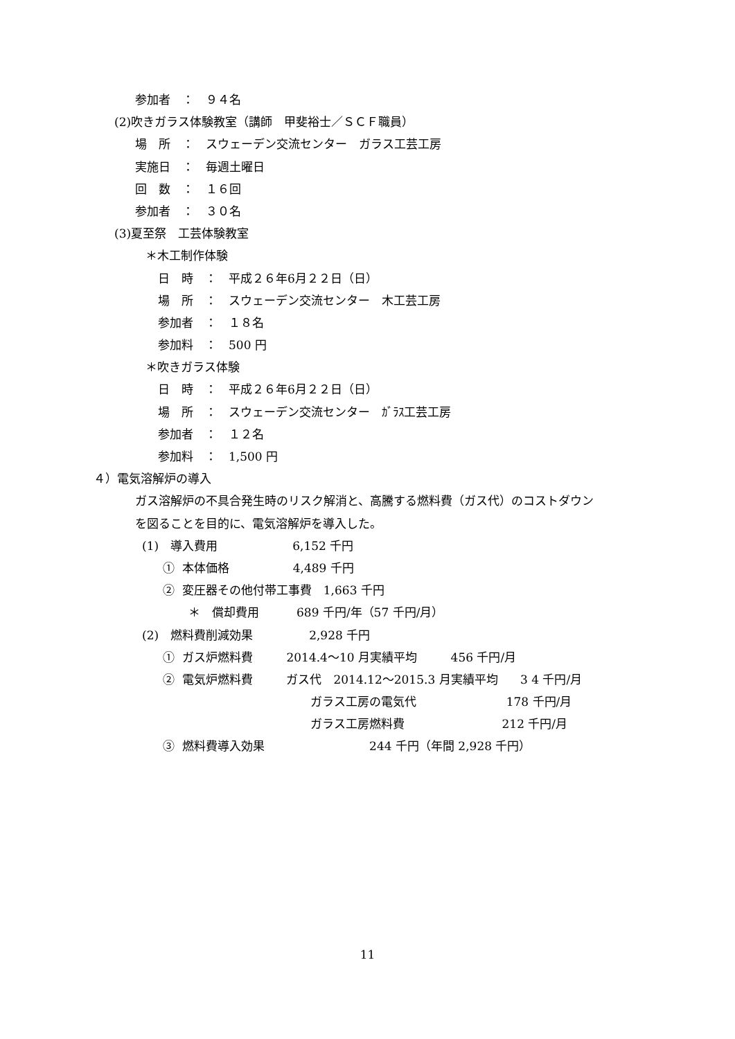参加者　：　９４名
(2)吹きガラス体験教室（講師　甲斐裕士／ＳＣＦ職員）
場　所　：　スウェーデン交流センター　ガラス工芸工房
実施日　：　毎週土曜日
回　数　：　１６回
参加者　：　３０名
(3)夏至祭　工芸体験教室
＊木工制作体験
日　時　：　平成２６年6月２２日（日）
場　所　：　スウェーデン交流センター　木工芸工房
参加者　：　１８名
参加料　：　500 円
＊吹きガラス体験
日　時　：　平成２６年6月２２日（日）
場　所　：　スウェーデン交流センター　ｶﾞﾗｽ工芸工房
参加者　：　１２名
参加料　：　1,500 円
４）電気溶解炉の導入
ガス溶解炉の不具合発生時のリスク解消と、高騰する燃料費（ガス代）のコストダウン
を図ることを目的に、電気溶解炉を導入した。
(1)　導入費用 6,152 千円
① 本体価格 4,489 千円
② 変圧器その他付帯工事費　1,663 千円
＊　償却費用 689 千円/年（57 千円/月）
(2)　燃料費削減効果 2,928 千円
① ガス炉燃料費 2014.4～10 月実績平均 456 千円/月
② 電気炉燃料費 ガス代　2014.12～2015.3 月実績平均 3 4 千円/月
ガラス工房の電気代 178 千円/月
ガラス工房燃料費 212 千円/月
③ 燃料費導入効果 244 千円（年間 2,928 千円）
11